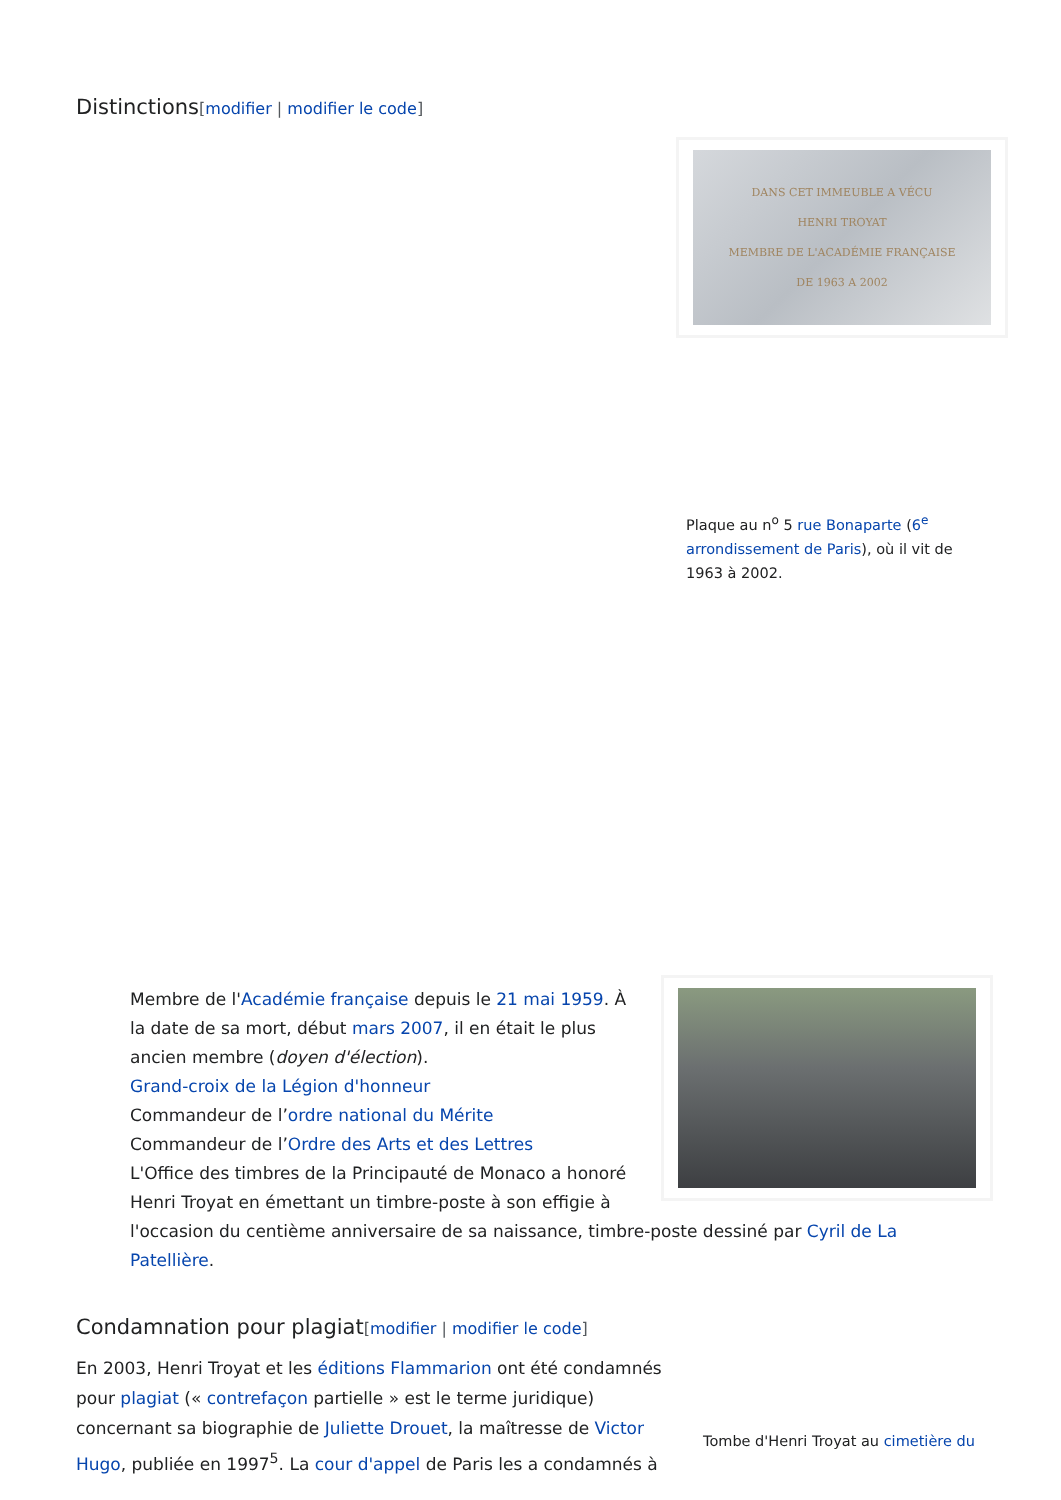Distinctions[modifier | modifier le code]
DANS CET IMMEUBLE A VÉCU
HENRI TROYAT
MEMBRE DE L'ACADÉMIE FRANÇAISE
DE 1963 A 2002
Plaque au n<sup>o</sup> 5 rue Bonaparte (6<sup>e</sup> arrondissement de Paris), où il vit de 1963 à 2002.
Membre de l'Académie française depuis le 21 mai 1959. À la date de sa mort, début mars 2007, il en était le plus ancien membre (doyen d'élection).
Grand-croix de la Légion d'honneur
Commandeur de l’ordre national du Mérite
Commandeur de l’Ordre des Arts et des Lettres
L'Office des timbres de la Principauté de Monaco a honoré Henri Troyat en émettant un timbre-poste à son effigie à l'occasion du centième anniversaire de sa naissance, timbre-poste dessiné par Cyril de La Patellière.
Condamnation pour plagiat[modifier | modifier le code]
Tombe d'Henri Troyat au cimetière du
En 2003, Henri Troyat et les éditions Flammarion ont été condamnés pour plagiat (« contrefaçon partielle » est le terme juridique) concernant sa biographie de Juliette Drouet, la maîtresse de Victor Hugo, publiée en 1997<sup>5</sup>. La cour d'appel de Paris les a condamnés à